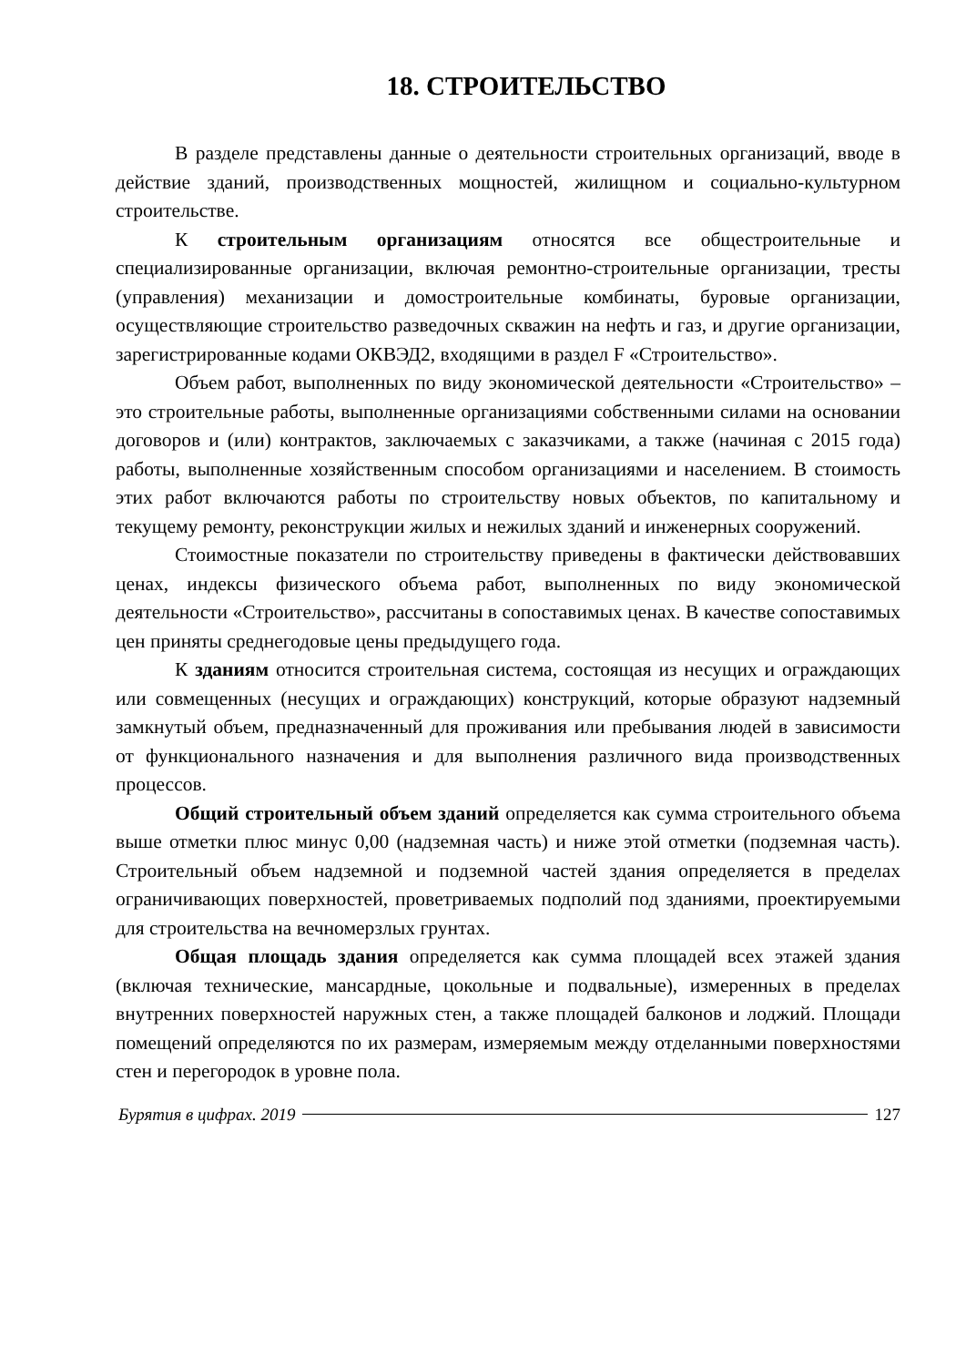18. СТРОИТЕЛЬСТВО
В разделе представлены данные о деятельности строительных организаций, вводе в действие зданий, производственных мощностей, жилищном и социально-культурном строительстве.
К строительным организациям относятся все общестроительные и специализированные организации, включая ремонтно-строительные организации, тресты (управления) механизации и домостроительные комбинаты, буровые организации, осуществляющие строительство разведочных скважин на нефть и газ, и другие организации, зарегистрированные кодами ОКВЭД2, входящими в раздел F «Строительство».
Объем работ, выполненных по виду экономической деятельности «Строительство» – это строительные работы, выполненные организациями собственными силами на основании договоров и (или) контрактов, заключаемых с заказчиками, а также (начиная с 2015 года) работы, выполненные хозяйственным способом организациями и населением. В стоимость этих работ включаются работы по строительству новых объектов, по капитальному и текущему ремонту, реконструкции жилых и нежилых зданий и инженерных сооружений.
Стоимостные показатели по строительству приведены в фактически действовавших ценах, индексы физического объема работ, выполненных по виду экономической деятельности «Строительство», рассчитаны в сопоставимых ценах. В качестве сопоставимых цен приняты среднегодовые цены предыдущего года.
К зданиям относится строительная система, состоящая из несущих и ограждающих или совмещенных (несущих и ограждающих) конструкций, которые образуют надземный замкнутый объем, предназначенный для проживания или пребывания людей в зависимости от функционального назначения и для выполнения различного вида производственных процессов.
Общий строительный объем зданий определяется как сумма строительного объема выше отметки плюс минус 0,00 (надземная часть) и ниже этой отметки (подземная часть). Строительный объем надземной и подземной частей здания определяется в пределах ограничивающих поверхностей, проветриваемых подполий под зданиями, проектируемыми для строительства на вечномерзлых грунтах.
Общая площадь здания определяется как сумма площадей всех этажей здания (включая технические, мансардные, цокольные и подвальные), измеренных в пределах внутренних поверхностей наружных стен, а также площадей балконов и лоджий. Площади помещений определяются по их размерам, измеряемым между отделанными поверхностями стен и перегородок в уровне пола.
Бурятия в цифрах. 2019 127